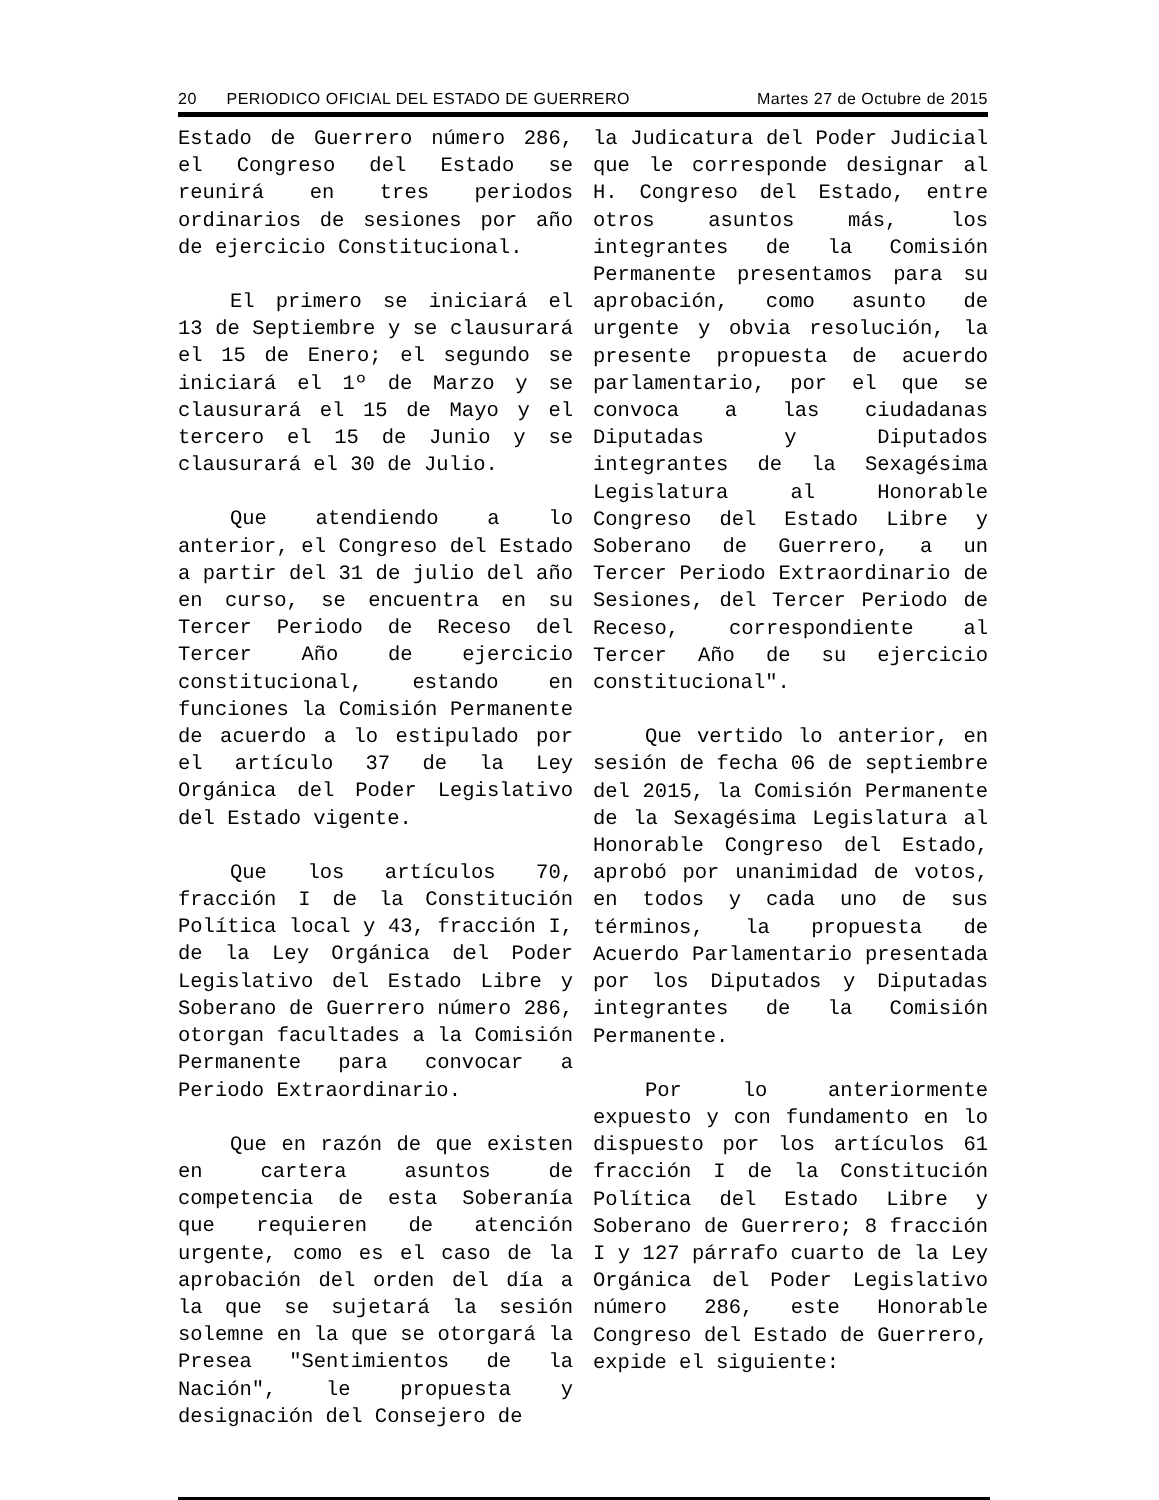20 PERIODICO OFICIAL DEL ESTADO DE GUERRERO Martes 27 de Octubre de 2015
Estado de Guerrero número 286, el Congreso del Estado se reunirá en tres periodos ordinarios de sesiones por año de ejercicio Constitucional.
El primero se iniciará el 13 de Septiembre y se clausurará el 15 de Enero; el segundo se iniciará el 1º de Marzo y se clausurará el 15 de Mayo y el tercero el 15 de Junio y se clausurará el 30 de Julio.
Que atendiendo a lo anterior, el Congreso del Estado a partir del 31 de julio del año en curso, se encuentra en su Tercer Periodo de Receso del Tercer Año de ejercicio constitucional, estando en funciones la Comisión Permanente de acuerdo a lo estipulado por el artículo 37 de la Ley Orgánica del Poder Legislativo del Estado vigente.
Que los artículos 70, fracción I de la Constitución Política local y 43, fracción I, de la Ley Orgánica del Poder Legislativo del Estado Libre y Soberano de Guerrero número 286, otorgan facultades a la Comisión Permanente para convocar a Periodo Extraordinario.
Que en razón de que existen en cartera asuntos de competencia de esta Soberanía que requieren de atención urgente, como es el caso de la aprobación del orden del día a la que se sujetará la sesión solemne en la que se otorgará la Presea "Sentimientos de la Nación", le propuesta y designación del Consejero de
la Judicatura del Poder Judicial que le corresponde designar al H. Congreso del Estado, entre otros asuntos más, los integrantes de la Comisión Permanente presentamos para su aprobación, como asunto de urgente y obvia resolución, la presente propuesta de acuerdo parlamentario, por el que se convoca a las ciudadanas Diputadas y Diputados integrantes de la Sexagésima Legislatura al Honorable Congreso del Estado Libre y Soberano de Guerrero, a un Tercer Periodo Extraordinario de Sesiones, del Tercer Periodo de Receso, correspondiente al Tercer Año de su ejercicio constitucional".
Que vertido lo anterior, en sesión de fecha 06 de septiembre del 2015, la Comisión Permanente de la Sexagésima Legislatura al Honorable Congreso del Estado, aprobó por unanimidad de votos, en todos y cada uno de sus términos, la propuesta de Acuerdo Parlamentario presentada por los Diputados y Diputadas integrantes de la Comisión Permanente.
Por lo anteriormente expuesto y con fundamento en lo dispuesto por los artículos 61 fracción I de la Constitución Política del Estado Libre y Soberano de Guerrero; 8 fracción I y 127 párrafo cuarto de la Ley Orgánica del Poder Legislativo número 286, este Honorable Congreso del Estado de Guerrero, expide el siguiente: